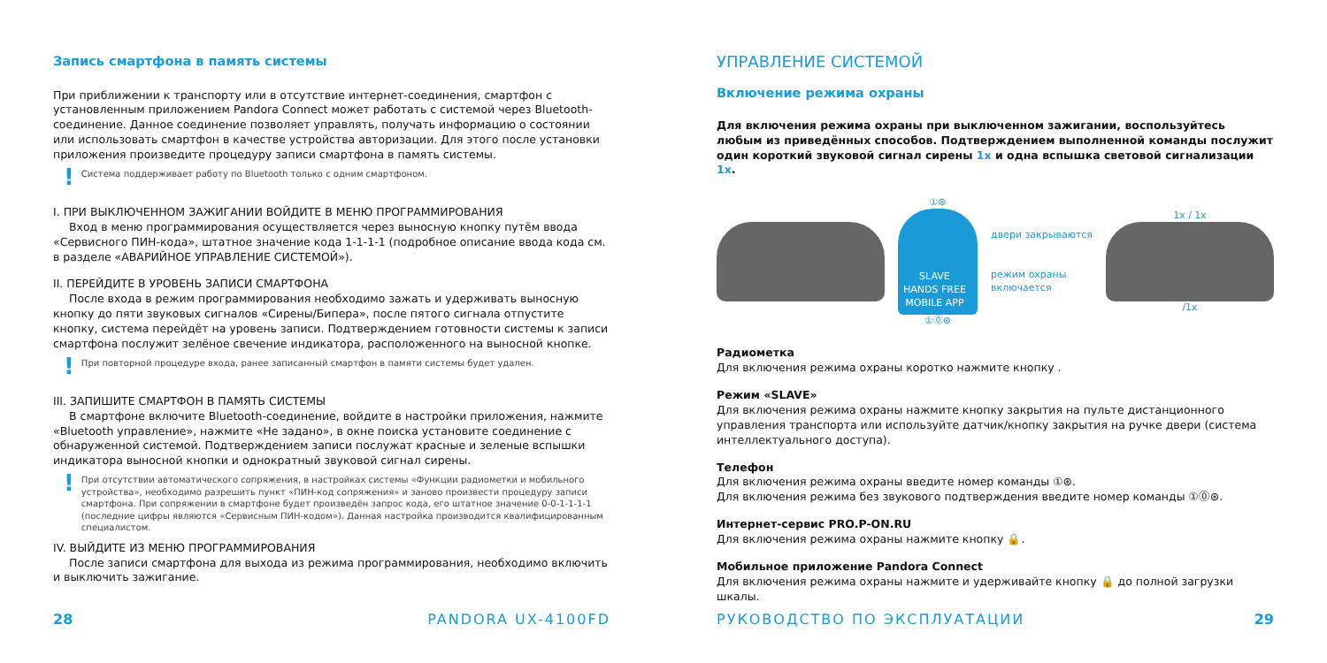Запись смартфона в память системы
При приближении к транспорту или в отсутствие интернет-соединения, смартфон с установленным приложением Pandora Connect может работать с системой через Bluetooth-соединение. Данное соединение позволяет управлять, получать информацию о состоянии или использовать смартфон в качестве устройства авторизации. Для этого после установки приложения произведите процедуру записи смартфона в память системы.
! Система поддерживает работу по Bluetooth только с одним смартфоном.
I. ПРИ ВЫКЛЮЧЕННОМ ЗАЖИГАНИИ ВОЙДИТЕ В МЕНЮ ПРОГРАММИРОВАНИЯ
Вход в меню программирования осуществляется через выносную кнопку путём ввода «Сервисного ПИН-кода», штатное значение кода 1-1-1-1 (подробное описание ввода кода см. в разделе «АВАРИЙНОЕ УПРАВЛЕНИЕ СИСТЕМОЙ»).
II. ПЕРЕЙДИТЕ В УРОВЕНЬ ЗАПИСИ СМАРТФОНА
После входа в режим программирования необходимо зажать и удерживать выносную кнопку до пяти звуковых сигналов «Сирены/Бипера», после пятого сигнала отпустите кнопку, система перейдёт на уровень записи. Подтверждением готовности системы к записи смартфона послужит зелёное свечение индикатора, расположенного на выносной кнопке.
! При повторной процедуре входа, ранее записанный смартфон в памяти системы будет удален.
III. ЗАПИШИТЕ СМАРТФОН В ПАМЯТЬ СИСТЕМЫ
В смартфоне включите Bluetooth-соединение, войдите в настройки приложения, нажмите «Bluetooth управление», нажмите «Не задано», в окне поиска установите соединение с обнаруженной системой. Подтверждением записи послужат красные и зеленые вспышки индикатора выносной кнопки и однократный звуковой сигнал сирены.
! При отсутствии автоматического сопряжения, в настройках системы «Функции радиометки и мобильного устройства», необходимо разрешить пункт «ПИН-код сопряжения» и заново произвести процедуру записи смартфона. При сопряжении в смартфоне будет произведён запрос кода, его штатное значение 0-0-1-1-1-1 (последние цифры являются «Сервисным ПИН-кодом»). Данная настройка производится квалифицированным специалистом.
IV. ВЫЙДИТЕ ИЗ МЕНЮ ПРОГРАММИРОВАНИЯ
После записи смартфона для выхода из режима программирования, необходимо включить и выключить зажигание.
28 PANDORA UX-4100FD
УПРАВЛЕНИЕ СИСТЕМОЙ
Включение режима охраны
Для включения режима охраны при выключенном зажигании, воспользуйтесь любым из приведённых способов. Подтверждением выполненной команды послужит один короткий звуковой сигнал сирены 1x и одна вспышка световой сигнализации 1x.
①⊛
SLAVE
HANDS FREE
MOBILE APP
①⓪⊛
двери закрываются
режим охраны
включается
1x / 1x
/1x
Радиометка
Для включения режима охраны коротко нажмите кнопку .
Режим «SLAVE»
Для включения режима охраны нажмите кнопку закрытия на пульте дистанционного управления транспорта или используйте датчик/кнопку закрытия на ручке двери (система интеллектуального доступа).
Телефон
Для включения режима охраны введите номер команды ①⊛.
Для включения режима без звукового подтверждения введите номер команды ①⓪⊛.
Интернет-сервис PRO.P-ON.RU
Для включения режима охраны нажмите кнопку 🔒.
Мобильное приложение Pandora Connect
Для включения режима охраны нажмите и удерживайте кнопку 🔒 до полной загрузки шкалы.
РУКОВОДСТВО ПО ЭКСПЛУАТАЦИИ 29